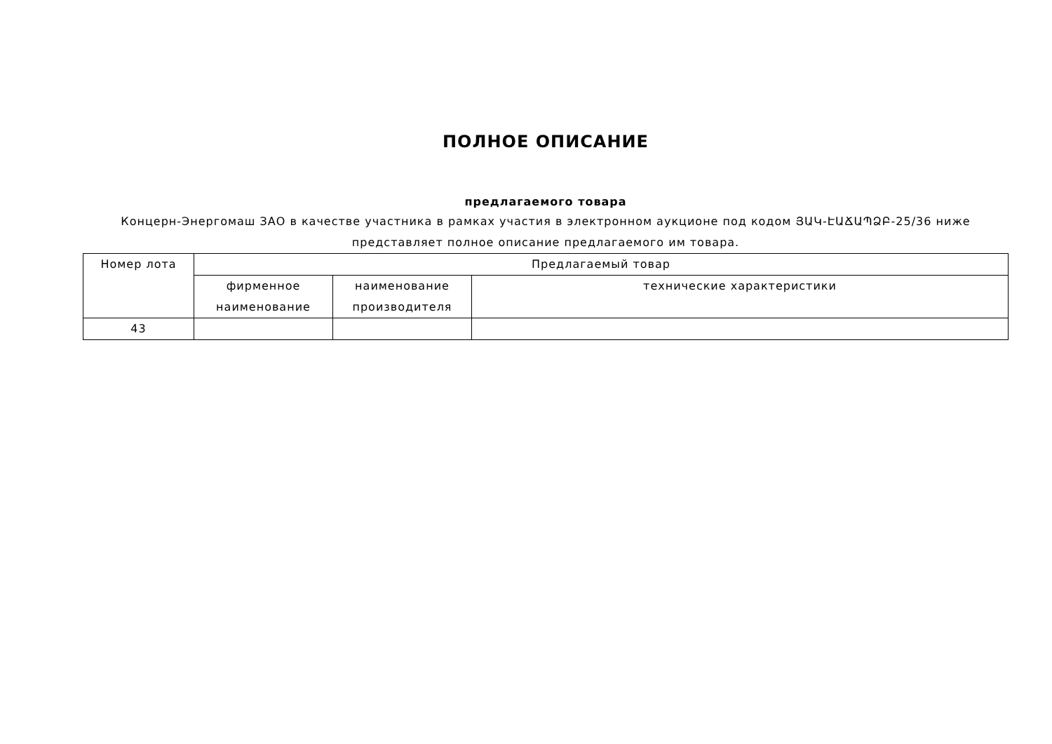ПОЛНОЕ ОПИСАНИЕ
предлагаемого товара
Концерн-Энергомаш ЗАО в качестве участника в рамках участия в электронном аукционе под кодом ՅԱԿ-ԷԱՃԱՊՁԲ-25/36 ниже представляет полное описание предлагаемого им товара.
| Номер лота | Предлагаемый товар | | |
| --- | --- | --- | --- |
| | фирменное наименование | наименование производителя | технические характеристики |
| 43 | | | |